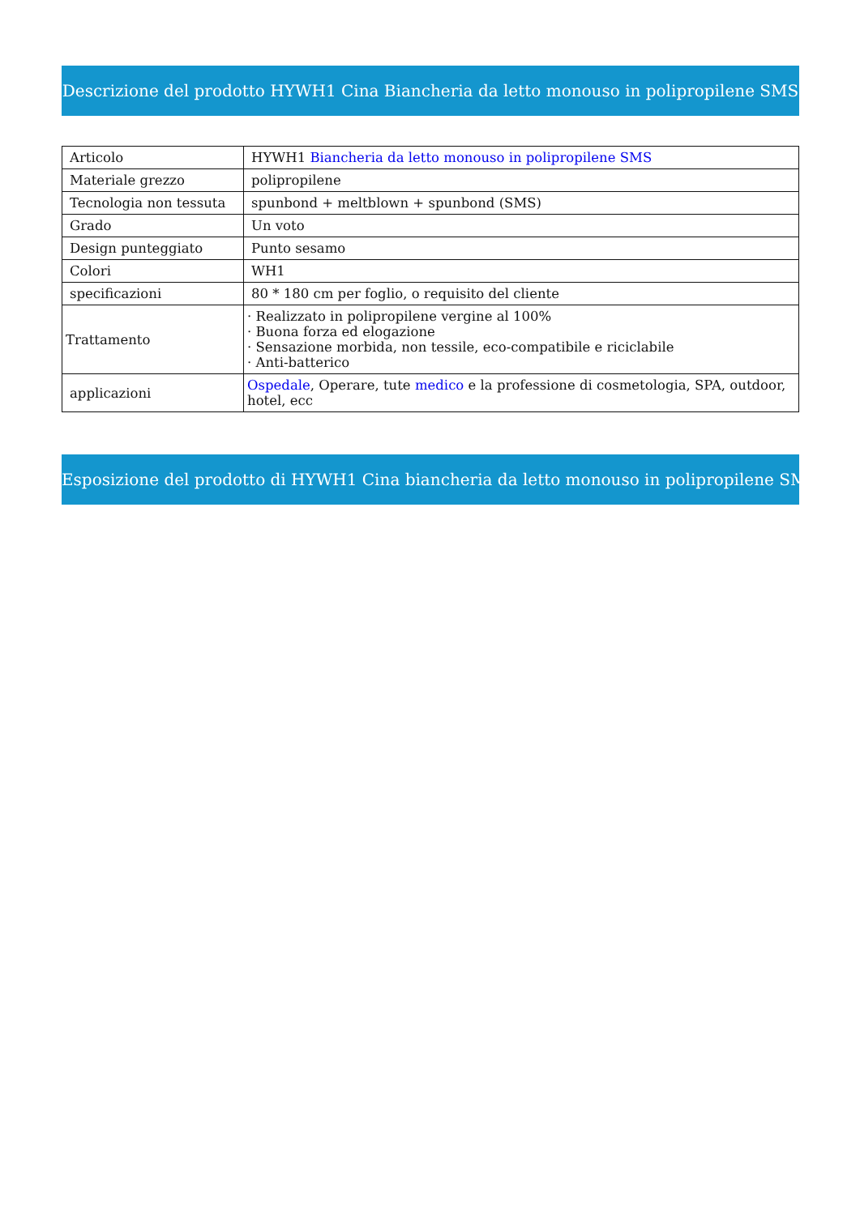Descrizione del prodotto HYWH1 Cina Biancheria da letto monouso in polipropilene SMS
| Articolo | HYWH1 Biancheria da letto monouso in polipropilene SMS |
| Materiale grezzo | polipropilene |
| Tecnologia non tessuta | spunbond + meltblown + spunbond (SMS) |
| Grado | Un voto |
| Design punteggiato | Punto sesamo |
| Colori | WH1 |
| specificazioni | 80 * 180 cm per foglio, o requisito del cliente |
| Trattamento | · Realizzato in polipropilene vergine al 100% · Buona forza ed elogazione · Sensazione morbida, non tessile, eco-compatibile e riciclabile · Anti-batterico |
| applicazioni | Ospedale , Operare, tute medico e la professione di cosmetologia, SPA, outdoor, hotel, ecc |
Esposizione del prodotto di HYWH1 Cina biancheria da letto monouso in polipropilene SMS